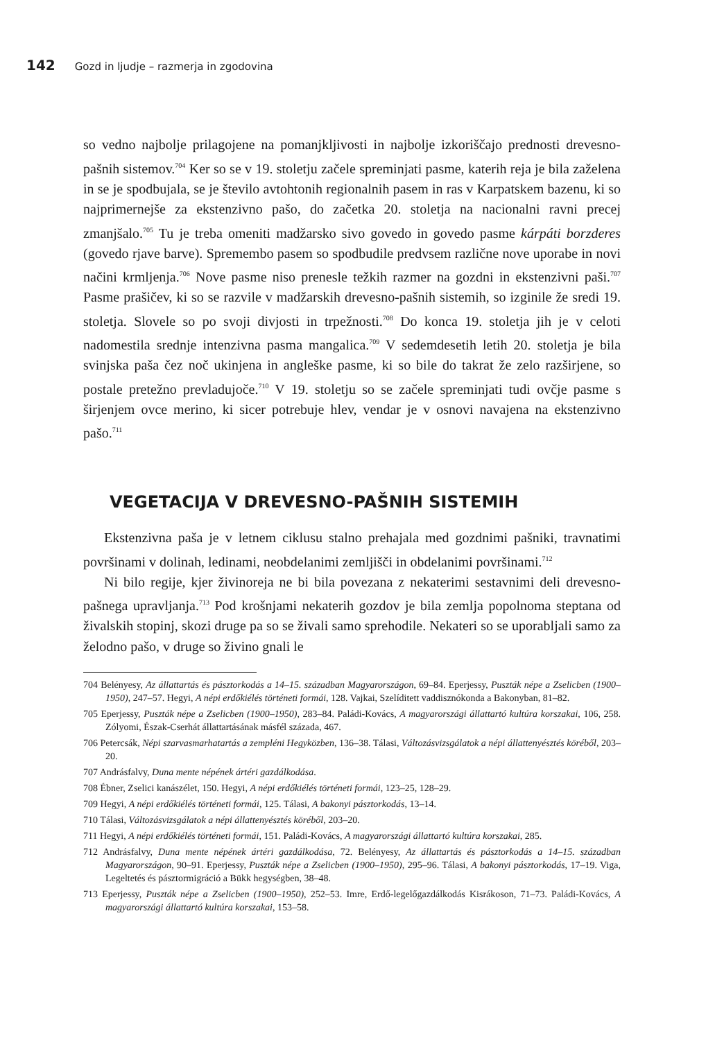142 Gozd in ljudje – razmerja in zgodovina
so vedno najbolje prilagojene na pomanjkljivosti in najbolje izkoriščajo prednosti drevesno-pašnih sistemov.<sup>704</sup> Ker so se v 19. stoletju začele spreminjati pasme, katerih reja je bila zaželena in se je spodbujala, se je število avtohtonih regionalnih pasem in ras v Karpatskem bazenu, ki so najprimernejše za ekstenzivno pašo, do začetka 20. stoletja na nacionalni ravni precej zmanjšalo.<sup>705</sup> Tu je treba omeniti madžarsko sivo govedo in govedo pasme kárpáti borzderes (govedo rjave barve). Spremembo pasem so spodbudile predvsem različne nove uporabe in novi načini krmljenja.<sup>706</sup> Nove pasme niso prenesle težkih razmer na gozdni in ekstenzivni paši.<sup>707</sup> Pasme prašičev, ki so se razvile v madžarskih drevesno-pašnih sistemih, so izginile že sredi 19. stoletja. Slovele so po svoji divjosti in trpežnosti.<sup>708</sup> Do konca 19. stoletja jih je v celoti nadomestila srednje intenzivna pasma mangalica.<sup>709</sup> V sedemdesetih letih 20. stoletja je bila svinjska paša čez noč ukinjena in angleške pasme, ki so bile do takrat že zelo razširjene, so postale pretežno prevladujoče.<sup>710</sup> V 19. stoletju so se začele spreminjati tudi ovčje pasme s širjenjem ovce merino, ki sicer potrebuje hlev, vendar je v osnovi navajena na ekstenzivno pašo.<sup>711</sup>
VEGETACIJA V DREVESNO-PAŠNIH SISTEMIH
Ekstenzivna paša je v letnem ciklusu stalno prehajala med gozdnimi pašniki, travnatimi površinami v dolinah, ledinami, neobdelanimi zemljišči in obdelanimi površinami.<sup>712</sup>
Ni bilo regije, kjer živinoreja ne bi bila povezana z nekaterimi sestavnimi deli drevesno-pašnega upravljanja.<sup>713</sup> Pod krošnjami nekaterih gozdov je bila zemlja popolnoma steptana od živalskih stopinj, skozi druge pa so se živali samo sprehodile. Nekateri so se uporabljali samo za želodno pašo, v druge so živino gnali le
704 Belényesy, Az állattartás és pásztorkodás a 14–15. században Magyarországon, 69–84. Eperjessy, Puszták népe a Zselicben (1900–1950), 247–57. Hegyi, A népi erdőkiélés történeti formái, 128. Vajkai, Szelíditett vaddisznókonda a Bakonyban, 81–82.
705 Eperjessy, Puszták népe a Zselicben (1900–1950), 283–84. Paládi-Kovács, A magyarországi állattartó kultúra korszakai, 106, 258. Zólyomi, Észak-Cserhát állattartásának másfél százada, 467.
706 Petercsák, Népi szarvasmarhatartás a zempléni Hegyközben, 136–38. Tálasi, Változásvizsgálatok a népi állattenyésztés köréből, 203–20.
707 Andrásfalvy, Duna mente népének ártéri gazdálkodása.
708 Ébner, Zselici kanászélet, 150. Hegyi, A népi erdőkiélés történeti formái, 123–25, 128–29.
709 Hegyi, A népi erdőkiélés történeti formái, 125. Tálasi, A bakonyi pásztorkodás, 13–14.
710 Tálasi, Változásvizsgálatok a népi állattenyésztés köréből, 203–20.
711 Hegyi, A népi erdőkiélés történeti formái, 151. Paládi-Kovács, A magyarországi állattartó kultúra korszakai, 285.
712 Andrásfalvy, Duna mente népének ártéri gazdálkodása, 72. Belényesy, Az állattartás és pásztorkodás a 14–15. században Magyarországon, 90–91. Eperjessy, Puszták népe a Zselicben (1900–1950), 295–96. Tálasi, A bakonyi pásztorkodás, 17–19. Viga, Legeltetés és pásztormigráció a Bükk hegységben, 38–48.
713 Eperjessy, Puszták népe a Zselicben (1900–1950), 252–53. Imre, Erdő-legelőgazdálkodás Kisrákoson, 71–73. Paládi-Kovács, A magyarországi állattartó kultúra korszakai, 153–58.